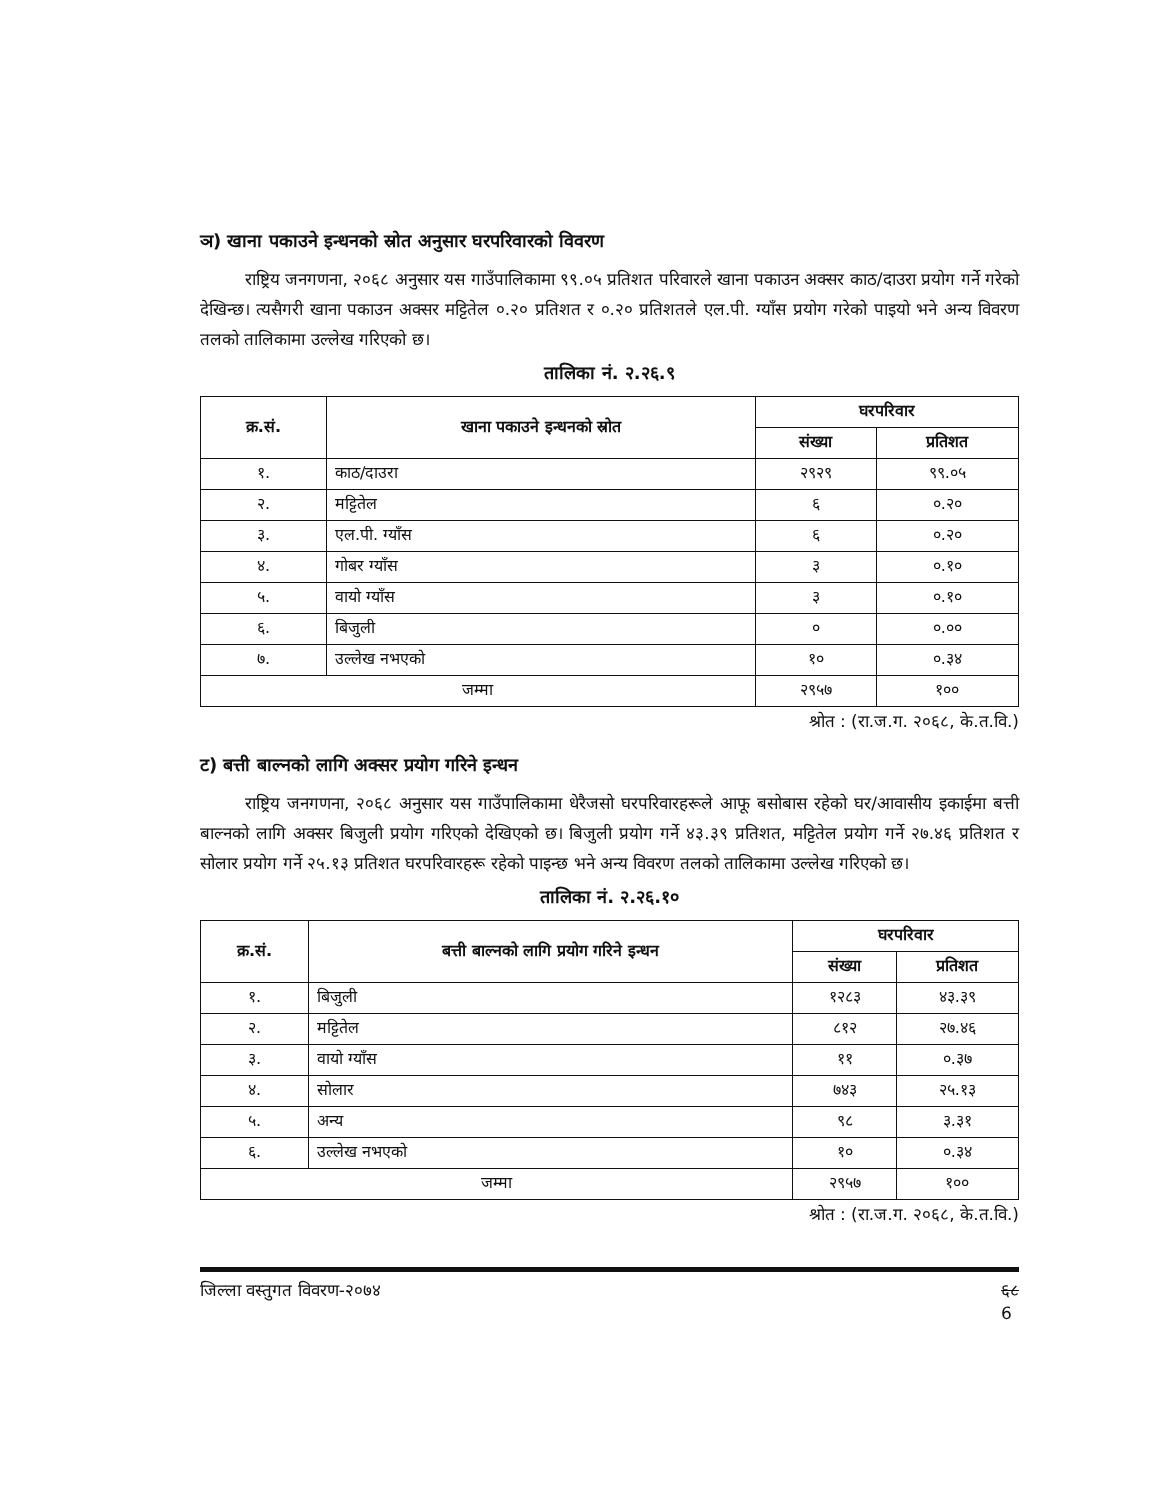ञ) खाना पकाउने इन्धनको स्रोत अनुसार घरपरिवारको विवरण
राष्ट्रिय जनगणना, २०६८ अनुसार यस गाउँपालिकामा ९९.०५ प्रतिशत परिवारले खाना पकाउन अक्सर काठ/दाउरा प्रयोग गर्ने गरेको देखिन्छ। त्यसैगरी खाना पकाउन अक्सर मट्टितेल ०.२० प्रतिशत र ०.२० प्रतिशतले एल.पी. ग्याँस प्रयोग गरेको पाइयो भने अन्य विवरण तलको तालिकामा उल्लेख गरिएको छ।
तालिका नं. २.२६.९
| क्र.सं. | खाना पकाउने इन्धनको स्रोत | घरपरिवार | |
| --- | --- | --- | --- |
| | | संख्या | प्रतिशत |
| १. | काठ/दाउरा | २९२९ | ९९.०५ |
| २. | मट्टितेल | ६ | ०.२० |
| ३. | एल.पी. ग्याँस | ६ | ०.२० |
| ४. | गोबर ग्याँस | ३ | ०.१० |
| ५. | वायो ग्याँस | ३ | ०.१० |
| ६. | बिजुली | ० | ०.०० |
| ७. | उल्लेख नभएको | १० | ०.३४ |
| जम्मा | | २९५७ | १०० |
श्रोत : (रा.ज.ग. २०६८, के.त.वि.)
ट) बत्ती बाल्नको लागि अक्सर प्रयोग गरिने इन्धन
राष्ट्रिय जनगणना, २०६८ अनुसार यस गाउँपालिकामा धेरैजसो घरपरिवारहरूले आफू बसोबास रहेको घर/आवासीय इकाईमा बत्ती बाल्नको लागि अक्सर बिजुली प्रयोग गरिएको देखिएको छ। बिजुली प्रयोग गर्ने ४३.३९ प्रतिशत, मट्टितेल प्रयोग गर्ने २७.४६ प्रतिशत र सोलार प्रयोग गर्ने २५.१३ प्रतिशत घरपरिवारहरू रहेको पाइन्छ भने अन्य विवरण तलको तालिकामा उल्लेख गरिएको छ।
तालिका नं. २.२६.१०
| क्र.सं. | बत्ती बाल्नको लागि प्रयोग गरिने इन्धन | घरपरिवार | |
| --- | --- | --- | --- |
| | | संख्या | प्रतिशत |
| १. | बिजुली | १२८३ | ४३.३९ |
| २. | मट्टितेल | ८१२ | २७.४६ |
| ३. | वायो ग्याँस | ११ | ०.३७ |
| ४. | सोलार | ७४३ | २५.१३ |
| ५. | अन्य | ९८ | ३.३१ |
| ६. | उल्लेख नभएको | १० | ०.३४ |
| जम्मा | | २९५७ | १०० |
श्रोत : (रा.ज.ग. २०६८, के.त.वि.)
जिल्ला वस्तुगत विवरण-२०७४ ६८
6